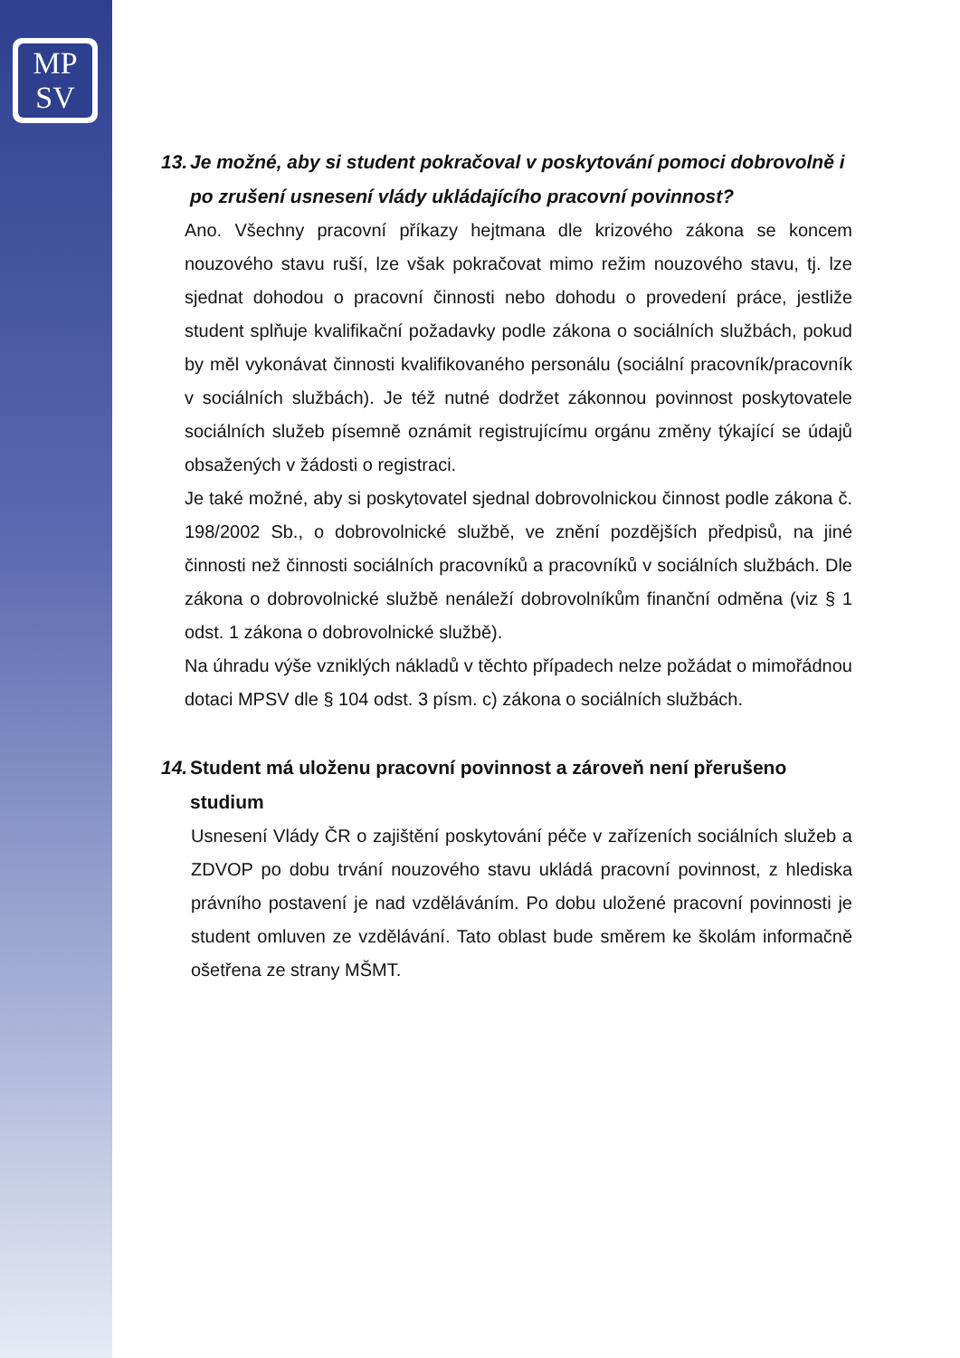MP
SV
13. Je možné, aby si student pokračoval v poskytování pomoci dobrovolně i po zrušení usnesení vlády ukládajícího pracovní povinnost?
Ano. Všechny pracovní příkazy hejtmana dle krizového zákona se koncem nouzového stavu ruší, lze však pokračovat mimo režim nouzového stavu, tj. lze sjednat dohodou o pracovní činnosti nebo dohodu o provedení práce, jestliže student splňuje kvalifikační požadavky podle zákona o sociálních službách, pokud by měl vykonávat činnosti kvalifikovaného personálu (sociální pracovník/pracovník v sociálních službách). Je též nutné dodržet zákonnou povinnost poskytovatele sociálních služeb písemně oznámit registrujícímu orgánu změny týkající se údajů obsažených v žádosti o registraci.
Je také možné, aby si poskytovatel sjednal dobrovolnickou činnost podle zákona č. 198/2002 Sb., o dobrovolnické službě, ve znění pozdějších předpisů, na jiné činnosti než činnosti sociálních pracovníků a pracovníků v sociálních službách. Dle zákona o dobrovolnické službě nenáleží dobrovolníkům finanční odměna (viz § 1 odst. 1 zákona o dobrovolnické službě).
Na úhradu výše vzniklých nákladů v těchto případech nelze požádat o mimořádnou dotaci MPSV dle § 104 odst. 3 písm. c) zákona o sociálních službách.
14. Student má uloženu pracovní povinnost a zároveň není přerušeno studium
Usnesení Vlády ČR o zajištění poskytování péče v zařízeních sociálních služeb a ZDVOP po dobu trvání nouzového stavu ukládá pracovní povinnost, z hlediska právního postavení je nad vzděláváním. Po dobu uložené pracovní povinnosti je student omluven ze vzdělávání. Tato oblast bude směrem ke školám informačně ošetřena ze strany MŠMT.